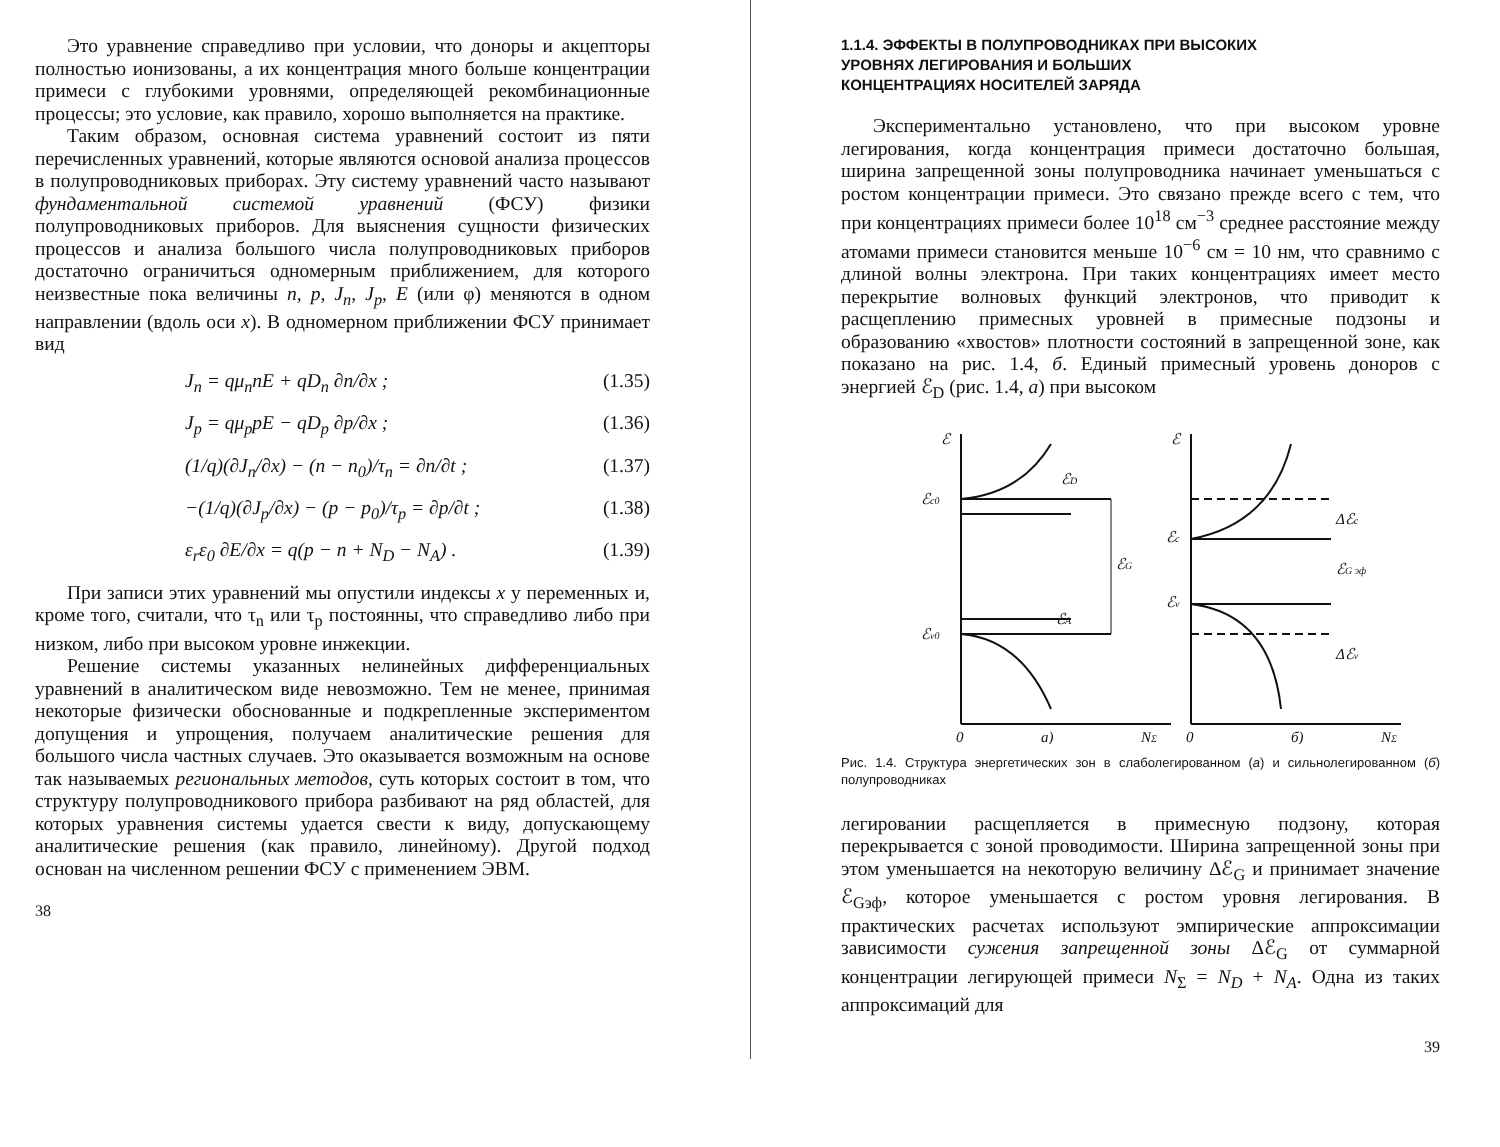Это уравнение справедливо при условии, что доноры и акцепторы полностью ионизованы, а их концентрация много больше концентрации примеси с глубокими уровнями, определяющей рекомбинационные процессы; это условие, как правило, хорошо выполняется на практике.
Таким образом, основная система уравнений состоит из пяти перечисленных уравнений, которые являются основой анализа процессов в полупроводниковых приборах. Эту систему уравнений часто называют фундаментальной системой уравнений (ФСУ) физики полупроводниковых приборов. Для выяснения сущности физических процессов и анализа большого числа полупроводниковых приборов достаточно ограничиться одномерным приближением, для которого неизвестные пока величины n, p, J<sub>n</sub>, J<sub>p</sub>, E (или φ) меняются в одном направлении (вдоль оси x). В одномерном приближении ФСУ принимает вид
J<sub>n</sub> = qμ<sub>n</sub>nE + qD<sub>n</sub> ∂n/∂x ; (1.35)
J<sub>p</sub> = qμ<sub>p</sub>pE − qD<sub>p</sub> ∂p/∂x ; (1.36)
(1/q)(∂J<sub>n</sub>/∂x) − (n − n<sub>0</sub>)/τ<sub>n</sub> = ∂n/∂t ; (1.37)
−(1/q)(∂J<sub>p</sub>/∂x) − (p − p<sub>0</sub>)/τ<sub>p</sub> = ∂p/∂t ; (1.38)
ε<sub>r</sub>ε<sub>0</sub> ∂E/∂x = q(p − n + N<sub>D</sub> − N<sub>A</sub>) . (1.39)
При записи этих уравнений мы опустили индексы x у переменных и, кроме того, считали, что τ<sub>n</sub> или τ<sub>p</sub> постоянны, что справедливо либо при низком, либо при высоком уровне инжекции.
Решение системы указанных нелинейных дифференциальных уравнений в аналитическом виде невозможно. Тем не менее, принимая некоторые физически обоснованные и подкрепленные экспериментом допущения и упрощения, получаем аналитические решения для большого числа частных случаев. Это оказывается возможным на основе так называемых региональных методов, суть которых состоит в том, что структуру полупроводникового прибора разбивают на ряд областей, для которых уравнения системы удается свести к виду, допускающему аналитические решения (как правило, линейному). Другой подход основан на численном решении ФСУ с применением ЭВМ.
38
1.1.4. ЭФФЕКТЫ В ПОЛУПРОВОДНИКАХ ПРИ ВЫСОКИХ
УРОВНЯХ ЛЕГИРОВАНИЯ И БОЛЬШИХ
КОНЦЕНТРАЦИЯХ НОСИТЕЛЕЙ ЗАРЯДА
Экспериментально установлено, что при высоком уровне легирования, когда концентрация примеси достаточно большая, ширина запрещенной зоны полупроводника начинает уменьшаться с ростом концентрации примеси. Это связано прежде всего с тем, что при концентрациях примеси более 10<sup>18</sup> см<sup>−3</sup> среднее расстояние между атомами примеси становится меньше 10<sup>−6</sup> см = 10 нм, что сравнимо с длиной волны электрона. При таких концентрациях имеет место перекрытие волновых функций электронов, что приводит к расщеплению примесных уровней в примесные подзоны и образованию «хвостов» плотности состояний в запрещенной зоне, как показано на рис. 1.4, б. Единый примесный уровень доноров с энергией ℰ<sub>D</sub> (рис. 1.4, а) при высоком
ℰ
ℰc0
ℰv0
ℰD
ℰA
ℰG
0
а)
NΣ
ℰ
ℰc
ℰv
Δℰc
ℰG эф
Δℰv
0
б)
NΣ
Рис. 1.4. Структура энергетических зон в слаболегированном (а) и сильнолегированном (б) полупроводниках
легировании расщепляется в примесную подзону, которая перекрывается с зоной проводимости. Ширина запрещенной зоны при этом уменьшается на некоторую величину Δℰ<sub>G</sub> и принимает значение ℰ<sub>Gэф</sub>, которое уменьшается с ростом уровня легирования. В практических расчетах используют эмпирические аппроксимации зависимости сужения запрещенной зоны Δℰ<sub>G</sub> от суммарной концентрации легирующей примеси N<sub>Σ</sub> = N<sub>D</sub> + N<sub>A</sub>. Одна из таких аппроксимаций для
39